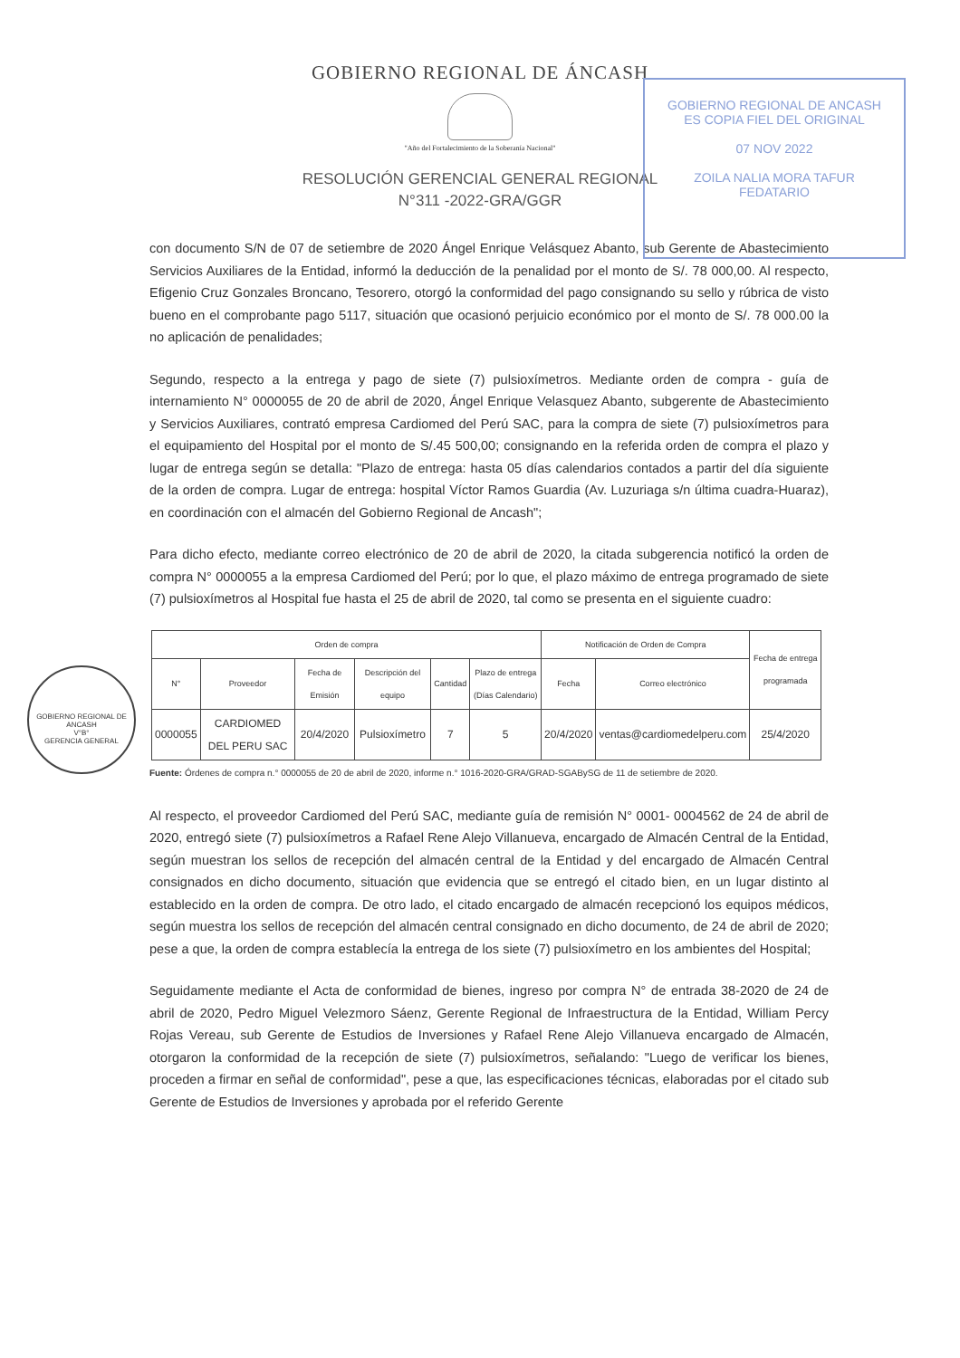GOBIERNO REGIONAL DE ÁNCASH
"Año del Fortalecimiento de la Soberanía Nacional"
RESOLUCIÓN GERENCIAL GENERAL REGIONAL
N°311 -2022-GRA/GGR
GOBIERNO REGIONAL DE ANCASH
ES COPIA FIEL DEL ORIGINAL
07 NOV 2022
ZOILA NALIA MORA TAFUR
FEDATARIO
GOBIERNO REGIONAL DE ANCASH
V°B°
GERENCIA GENERAL
con documento S/N de 07 de setiembre de 2020 Ángel Enrique Velásquez Abanto, sub Gerente de Abastecimiento Servicios Auxiliares de la Entidad, informó la deducción de la penalidad por el monto de S/. 78 000,00. Al respecto, Efigenio Cruz Gonzales Broncano, Tesorero, otorgó la conformidad del pago consignando su sello y rúbrica de visto bueno en el comprobante pago 5117, situación que ocasionó perjuicio económico por el monto de S/. 78 000.00 la no aplicación de penalidades;
Segundo, respecto a la entrega y pago de siete (7) pulsioxímetros. Mediante orden de compra - guía de internamiento N° 0000055 de 20 de abril de 2020, Ángel Enrique Velasquez Abanto, subgerente de Abastecimiento y Servicios Auxiliares, contrató empresa Cardiomed del Perú SAC, para la compra de siete (7) pulsioxímetros para el equipamiento del Hospital por el monto de S/.45 500,00; consignando en la referida orden de compra el plazo y lugar de entrega según se detalla: "Plazo de entrega: hasta 05 días calendarios contados a partir del día siguiente de la orden de compra. Lugar de entrega: hospital Víctor Ramos Guardia (Av. Luzuriaga s/n última cuadra-Huaraz), en coordinación con el almacén del Gobierno Regional de Ancash";
Para dicho efecto, mediante correo electrónico de 20 de abril de 2020, la citada subgerencia notificó la orden de compra N° 0000055 a la empresa Cardiomed del Perú; por lo que, el plazo máximo de entrega programado de siete (7) pulsioxímetros al Hospital fue hasta el 25 de abril de 2020, tal como se presenta en el siguiente cuadro:
| Orden de compra | | | | | | Notificación de Orden de Compra | | Fecha de entrega programada |
| --- | --- | --- | --- | --- | --- | --- | --- | --- |
| N° | Proveedor | Fecha de Emisión | Descripción del equipo | Cantidad | Plazo de entrega (Días Calendario) | Fecha | Correo electrónico | |
| 0000055 | CARDIOMED DEL PERU SAC | 20/4/2020 | Pulsioxímetro | 7 | 5 | 20/4/2020 | ventas@cardiomedelperu.com | 25/4/2020 |
Fuente: Órdenes de compra n.° 0000055 de 20 de abril de 2020, informe n.° 1016-2020-GRA/GRAD-SGABySG de 11 de setiembre de 2020.
Al respecto, el proveedor Cardiomed del Perú SAC, mediante guía de remisión N° 0001- 0004562 de 24 de abril de 2020, entregó siete (7) pulsioxímetros a Rafael Rene Alejo Villanueva, encargado de Almacén Central de la Entidad, según muestran los sellos de recepción del almacén central de la Entidad y del encargado de Almacén Central consignados en dicho documento, situación que evidencia que se entregó el citado bien, en un lugar distinto al establecido en la orden de compra. De otro lado, el citado encargado de almacén recepcionó los equipos médicos, según muestra los sellos de recepción del almacén central consignado en dicho documento, de 24 de abril de 2020; pese a que, la orden de compra establecía la entrega de los siete (7) pulsioxímetro en los ambientes del Hospital;
Seguidamente mediante el Acta de conformidad de bienes, ingreso por compra N° de entrada 38-2020 de 24 de abril de 2020, Pedro Miguel Velezmoro Sáenz, Gerente Regional de Infraestructura de la Entidad, William Percy Rojas Vereau, sub Gerente de Estudios de Inversiones y Rafael Rene Alejo Villanueva encargado de Almacén, otorgaron la conformidad de la recepción de siete (7) pulsioxímetros, señalando: "Luego de verificar los bienes, proceden a firmar en señal de conformidad", pese a que, las especificaciones técnicas, elaboradas por el citado sub Gerente de Estudios de Inversiones y aprobada por el referido Gerente